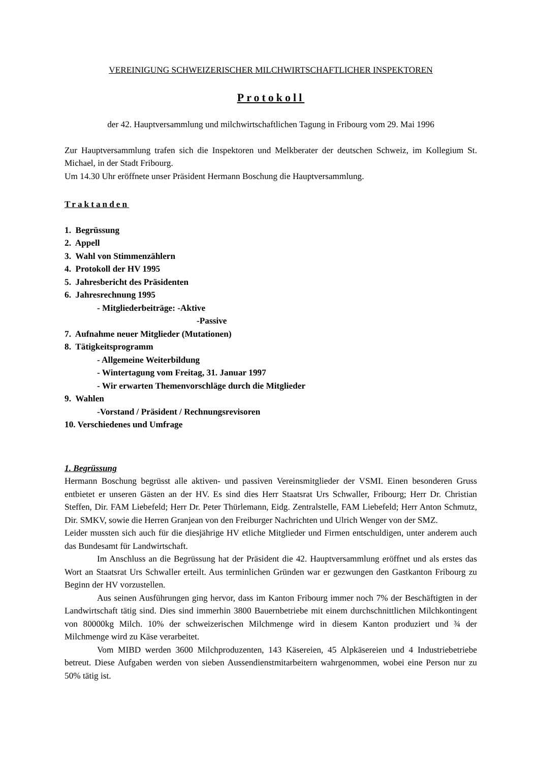VEREINIGUNG SCHWEIZERISCHER MILCHWIRTSCHAFTLICHER INSPEKTOREN
Protokoll
der 42. Hauptversammlung und milchwirtschaftlichen Tagung in Fribourg vom 29. Mai 1996
Zur Hauptversammlung trafen sich die Inspektoren und Melkberater der deutschen Schweiz, im Kollegium St. Michael, in der Stadt Fribourg.
Um 14.30 Uhr eröffnete unser Präsident Hermann Boschung die Hauptversammlung.
Traktanden
1. Begrüssung
2. Appell
3. Wahl von Stimmenzählern
4. Protokoll der HV 1995
5. Jahresbericht des Präsidenten
6. Jahresrechnung 1995
- Mitgliederbeiträge: -Aktive
-Passive
7. Aufnahme neuer Mitglieder (Mutationen)
8. Tätigkeitsprogramm
- Allgemeine Weiterbildung
- Wintertagung vom Freitag, 31. Januar 1997
- Wir erwarten Themenvorschläge durch die Mitglieder
9. Wahlen
-Vorstand / Präsident / Rechnungsrevisoren
10. Verschiedenes und Umfrage
1. Begrüssung
Hermann Boschung begrüsst alle aktiven- und passiven Vereinsmitglieder der VSMI. Einen besonderen Gruss entbietet er unseren Gästen an der HV. Es sind dies Herr Staatsrat Urs Schwaller, Fribourg; Herr Dr. Christian Steffen, Dir. FAM Liebefeld; Herr Dr. Peter Thürlemann, Eidg. Zentralstelle, FAM Liebefeld; Herr Anton Schmutz, Dir. SMKV, sowie die Herren Granjean von den Freiburger Nachrichten und Ulrich Wenger von der SMZ.
Leider mussten sich auch für die diesjährige HV etliche Mitglieder und Firmen entschuldigen, unter anderem auch das Bundesamt für Landwirtschaft.
Im Anschluss an die Begrüssung hat der Präsident die 42. Hauptversammlung eröffnet und als erstes das Wort an Staatsrat Urs Schwaller erteilt. Aus terminlichen Gründen war er gezwungen den Gastkanton Fribourg zu Beginn der HV vorzustellen.
Aus seinen Ausführungen ging hervor, dass im Kanton Fribourg immer noch 7% der Beschäftigten in der Landwirtschaft tätig sind. Dies sind immerhin 3800 Bauernbetriebe mit einem durchschnittlichen Milchkontingent von 80000kg Milch. 10% der schweizerischen Milchmenge wird in diesem Kanton produziert und ¾ der Milchmenge wird zu Käse verarbeitet.
Vom MIBD werden 3600 Milchproduzenten, 143 Käsereien, 45 Alpkäsereien und 4 Industriebetriebe betreut. Diese Aufgaben werden von sieben Aussendienstmitarbeitern wahrgenommen, wobei eine Person nur zu 50% tätig ist.